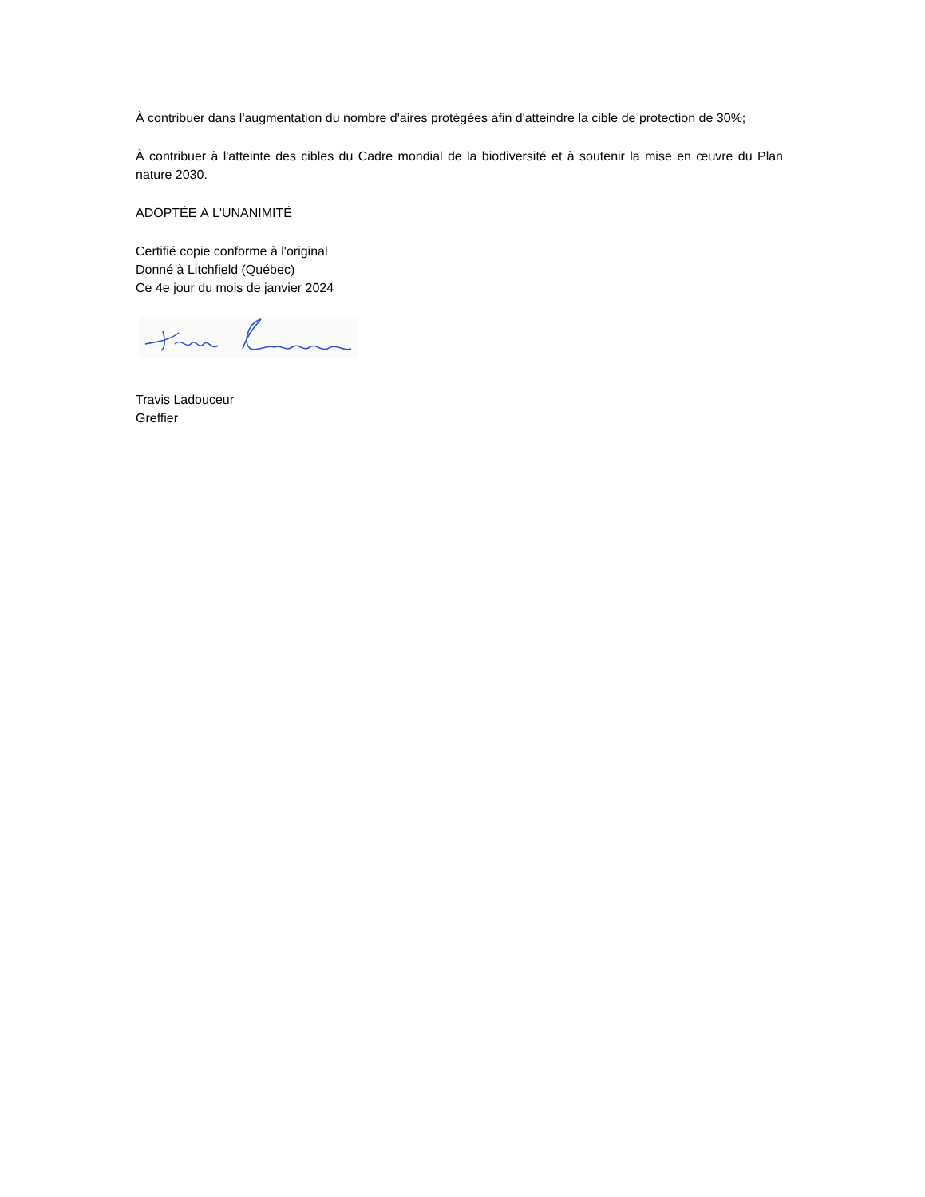À contribuer dans l'augmentation du nombre d'aires protégées afin d'atteindre la cible de protection de 30%;
À contribuer à l'atteinte des cibles du Cadre mondial de la biodiversité et à soutenir la mise en œuvre du Plan nature 2030.
ADOPTÉE À L'UNANIMITÉ
Certifié copie conforme à l'original
Donné à Litchfield (Québec)
Ce 4e jour du mois de janvier 2024
Travis Ladouceur
Greffier